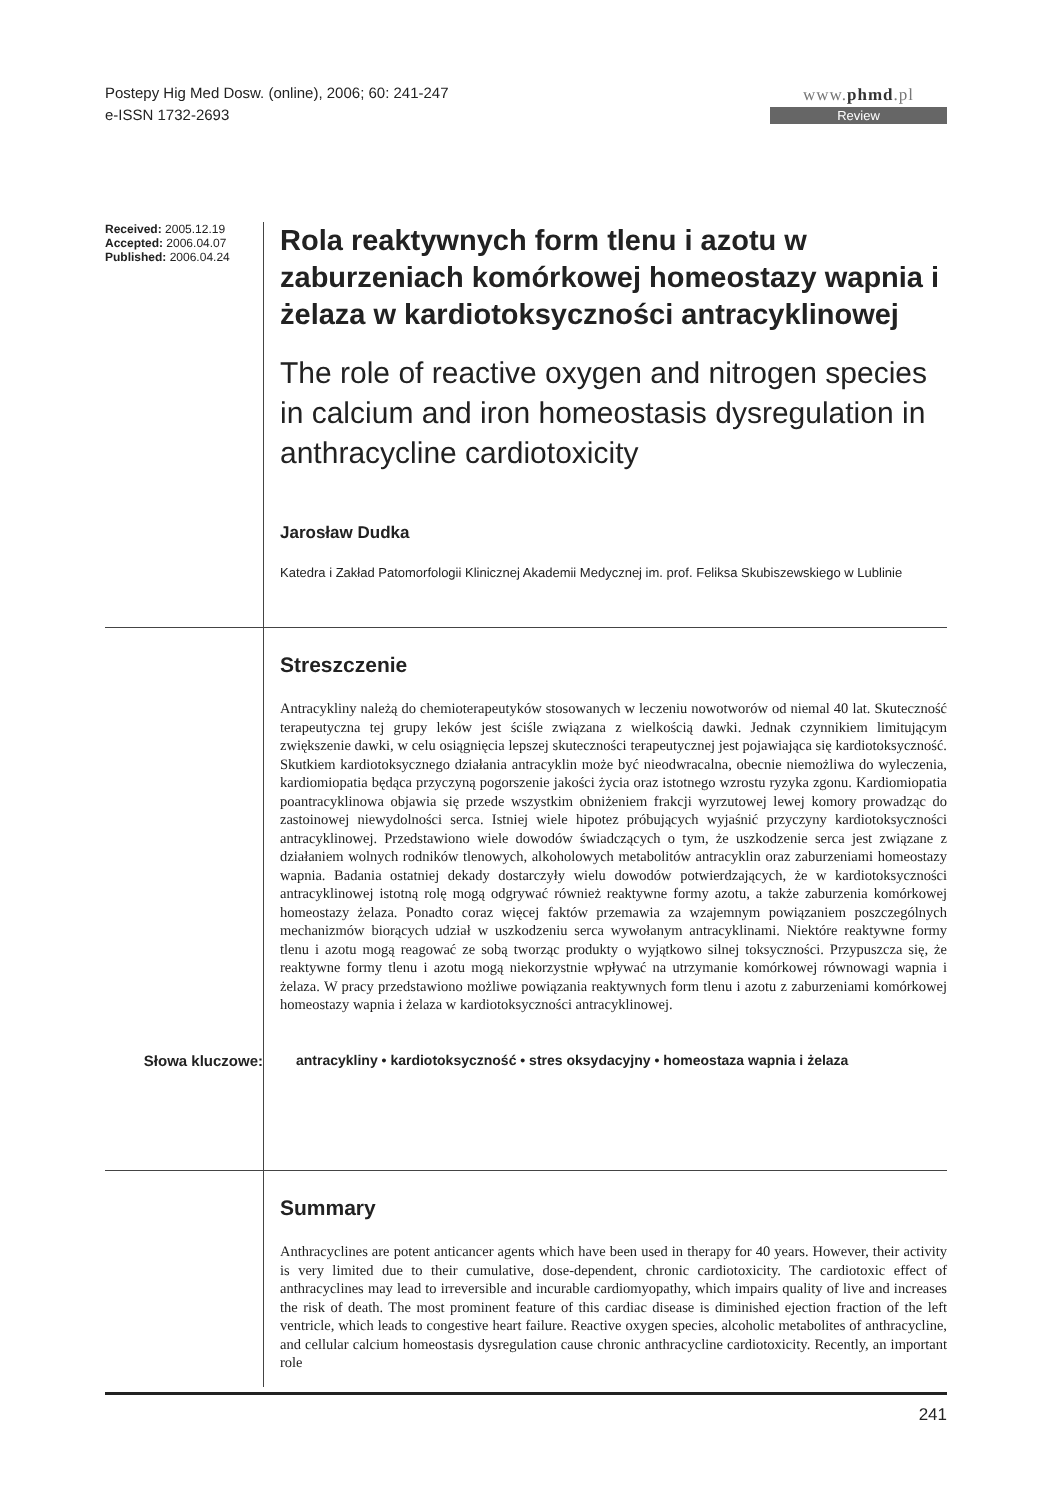Postepy Hig Med Dosw. (online), 2006; 60: 241-247
e-ISSN 1732-2693
www.phmd.pl
Review
Received: 2005.12.19
Accepted: 2006.04.07
Published: 2006.04.24
Rola reaktywnych form tlenu i azotu w zaburzeniach komórkowej homeostazy wapnia i żelaza w kardiotoksyczności antracyklinowej
The role of reactive oxygen and nitrogen species in calcium and iron homeostasis dysregulation in anthracycline cardiotoxicity
Jarosław Dudka
Katedra i Zakład Patomorfologii Klinicznej Akademii Medycznej im. prof. Feliksa Skubiszewskiego w Lublinie
Streszczenie
Antracykliny należą do chemioterapeutyków stosowanych w leczeniu nowotworów od niemal 40 lat. Skuteczność terapeutyczna tej grupy leków jest ściśle związana z wielkością dawki. Jednak czynnikiem limitującym zwiększenie dawki, w celu osiągnięcia lepszej skuteczności terapeutycznej jest pojawiająca się kardiotoksyczność. Skutkiem kardiotoksycznego działania antracyklin może być nieodwracalna, obecnie niemożliwa do wyleczenia, kardiomiopatia będąca przyczyną pogorszenie jakości życia oraz istotnego wzrostu ryzyka zgonu. Kardiomiopatia poantracyklinowa objawia się przede wszystkim obniżeniem frakcji wyrzutowej lewej komory prowadząc do zastoinowej niewydolności serca. Istniej wiele hipotez próbujących wyjaśnić przyczyny kardiotoksyczności antracyklinowej. Przedstawiono wiele dowodów świadczących o tym, że uszkodzenie serca jest związane z działaniem wolnych rodników tlenowych, alkoholowych metabolitów antracyklin oraz zaburzeniami homeostazy wapnia. Badania ostatniej dekady dostarczyły wielu dowodów potwierdzających, że w kardiotoksyczności antracyklinowej istotną rolę mogą odgrywać również reaktywne formy azotu, a także zaburzenia komórkowej homeostazy żelaza. Ponadto coraz więcej faktów przemawia za wzajemnym powiązaniem poszczególnych mechanizmów biorących udział w uszkodzeniu serca wywołanym antracyklinami. Niektóre reaktywne formy tlenu i azotu mogą reagować ze sobą tworząc produkty o wyjątkowo silnej toksyczności. Przypuszcza się, że reaktywne formy tlenu i azotu mogą niekorzystnie wpływać na utrzymanie komórkowej równowagi wapnia i żelaza. W pracy przedstawiono możliwe powiązania reaktywnych form tlenu i azotu z zaburzeniami komórkowej homeostazy wapnia i żelaza w kardiotoksyczności antracyklinowej.
Słowa kluczowe: antracykliny • kardiotoksyczność • stres oksydacyjny • homeostaza wapnia i żelaza
Summary
Anthracyclines are potent anticancer agents which have been used in therapy for 40 years. However, their activity is very limited due to their cumulative, dose-dependent, chronic cardiotoxicity. The cardiotoxic effect of anthracyclines may lead to irreversible and incurable cardiomyopathy, which impairs quality of live and increases the risk of death. The most prominent feature of this cardiac disease is diminished ejection fraction of the left ventricle, which leads to congestive heart failure. Reactive oxygen species, alcoholic metabolites of anthracycline, and cellular calcium homeostasis dysregulation cause chronic anthracycline cardiotoxicity. Recently, an important role
241